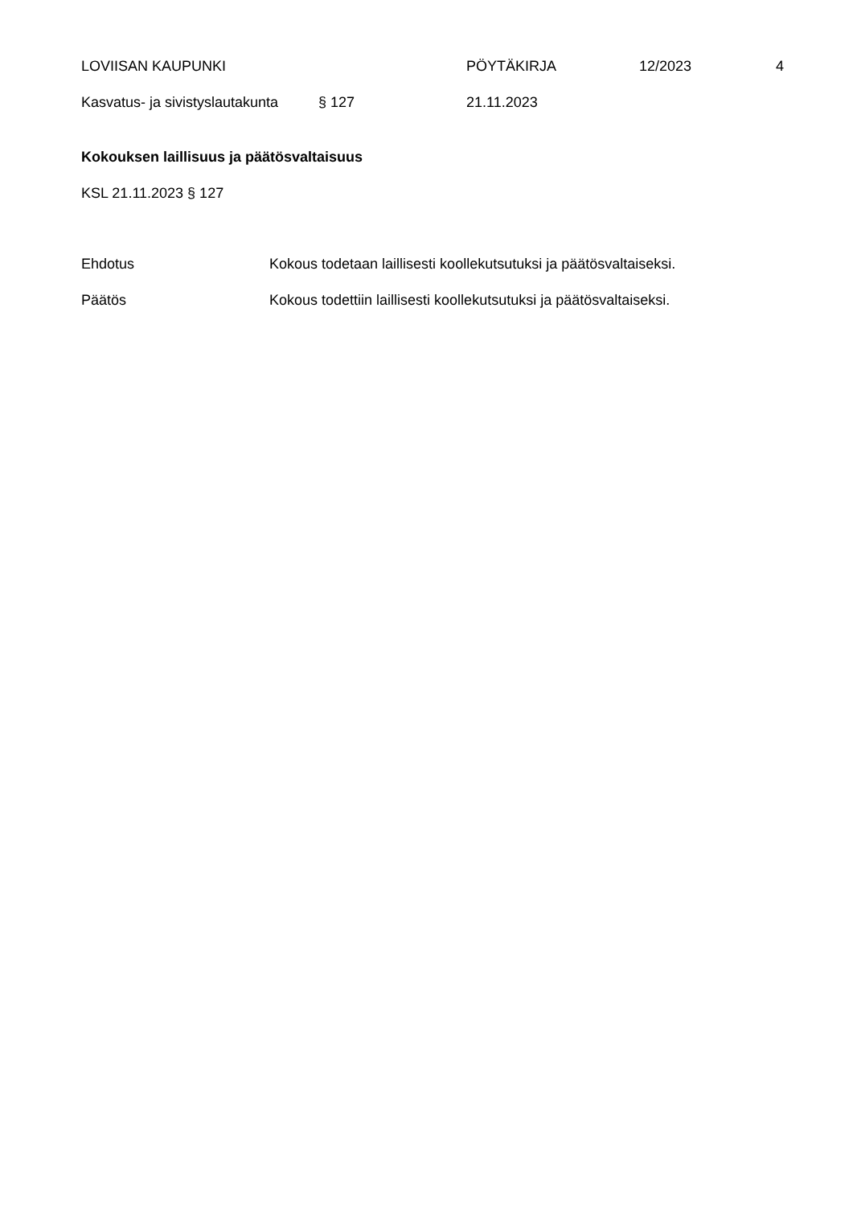LOVIISAN KAUPUNKI PÖYTÄKIRJA 12/2023 4
Kasvatus- ja sivistyslautakunta
§ 127 21.11.2023
Kokouksen laillisuus ja päätösvaltaisuus
KSL 21.11.2023 § 127
Ehdotus Kokous todetaan laillisesti koollekutsutuksi ja päätösvaltaiseksi.
Päätös Kokous todettiin laillisesti koollekutsutuksi ja päätösvaltaiseksi.